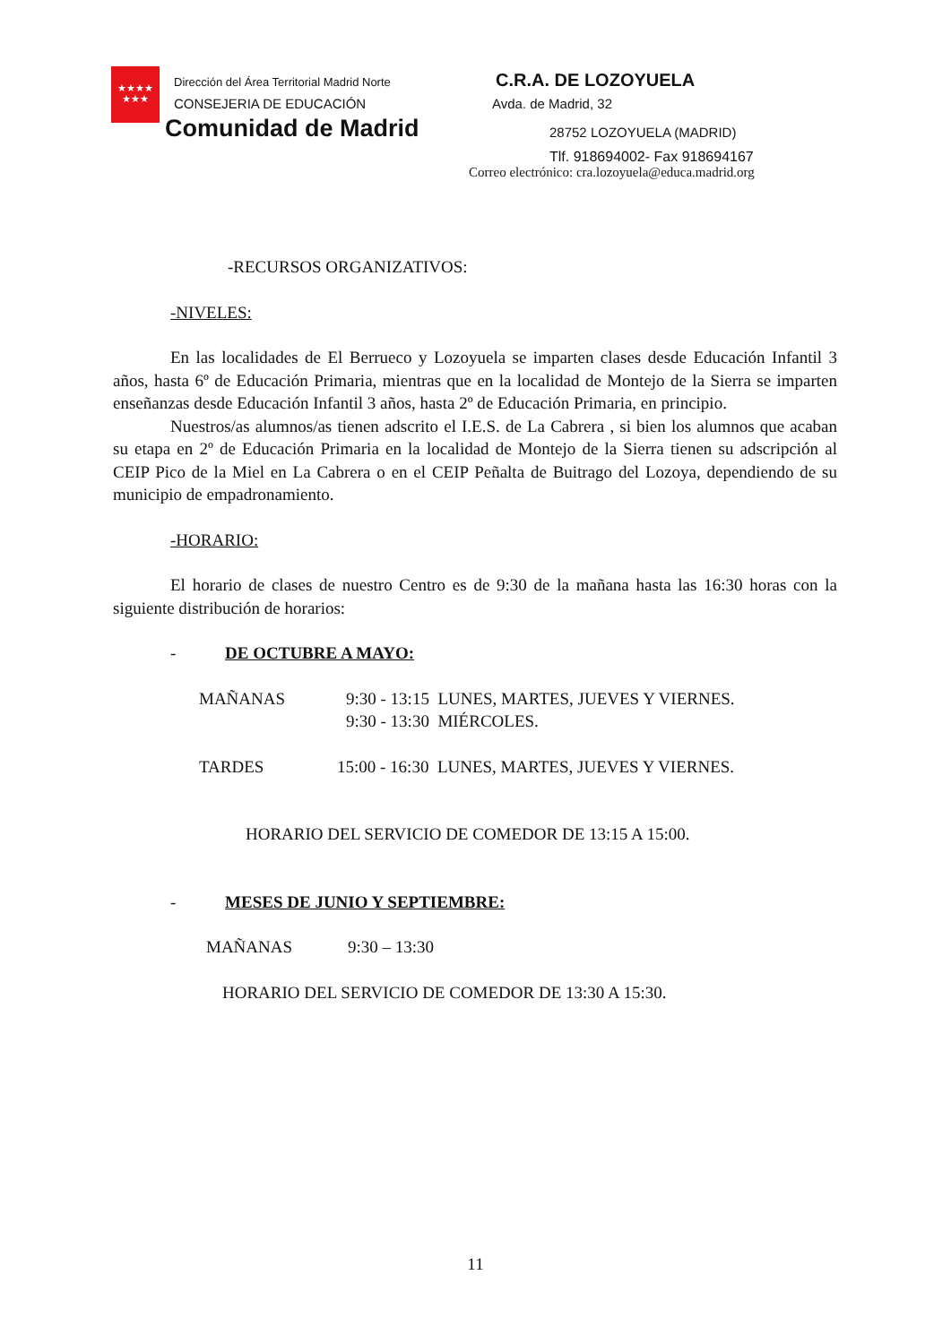★★★★
★★★
Dirección del Área Territorial Madrid Norte
CONSEJERIA DE EDUCACIÓN
Comunidad de Madrid
C.R.A. DE LOZOYUELA
Avda. de Madrid, 32
28752 LOZOYUELA (MADRID)
Tlf. 918694002- Fax 918694167
Correo electrónico: cra.lozoyuela@educa.madrid.org
-RECURSOS ORGANIZATIVOS:
-NIVELES:
En las localidades de El Berrueco y Lozoyuela se imparten clases desde Educación Infantil 3 años, hasta 6º de Educación Primaria, mientras que en la localidad de Montejo de la Sierra se imparten enseñanzas desde Educación Infantil 3 años, hasta 2º de Educación Primaria, en principio.
Nuestros/as alumnos/as tienen adscrito el I.E.S. de La Cabrera , si bien los alumnos que acaban su etapa en 2º de Educación Primaria en la localidad de Montejo de la Sierra tienen su adscripción al CEIP Pico de la Miel en La Cabrera o en el CEIP Peñalta de Buitrago del Lozoya, dependiendo de su municipio de empadronamiento.
-HORARIO:
El horario de clases de nuestro Centro es de 9:30 de la mañana hasta las 16:30 horas con la siguiente distribución de horarios:
- DE OCTUBRE A MAYO:
MAÑANAS 9:30 - 13:15 LUNES, MARTES, JUEVES Y VIERNES.
9:30 - 13:30 MIÉRCOLES.
TARDES 15:00 - 16:30 LUNES, MARTES, JUEVES Y VIERNES.
HORARIO DEL SERVICIO DE COMEDOR DE 13:15 A 15:00.
- MESES DE JUNIO Y SEPTIEMBRE:
MAÑANAS 9:30 – 13:30
HORARIO DEL SERVICIO DE COMEDOR DE 13:30 A 15:30.
11